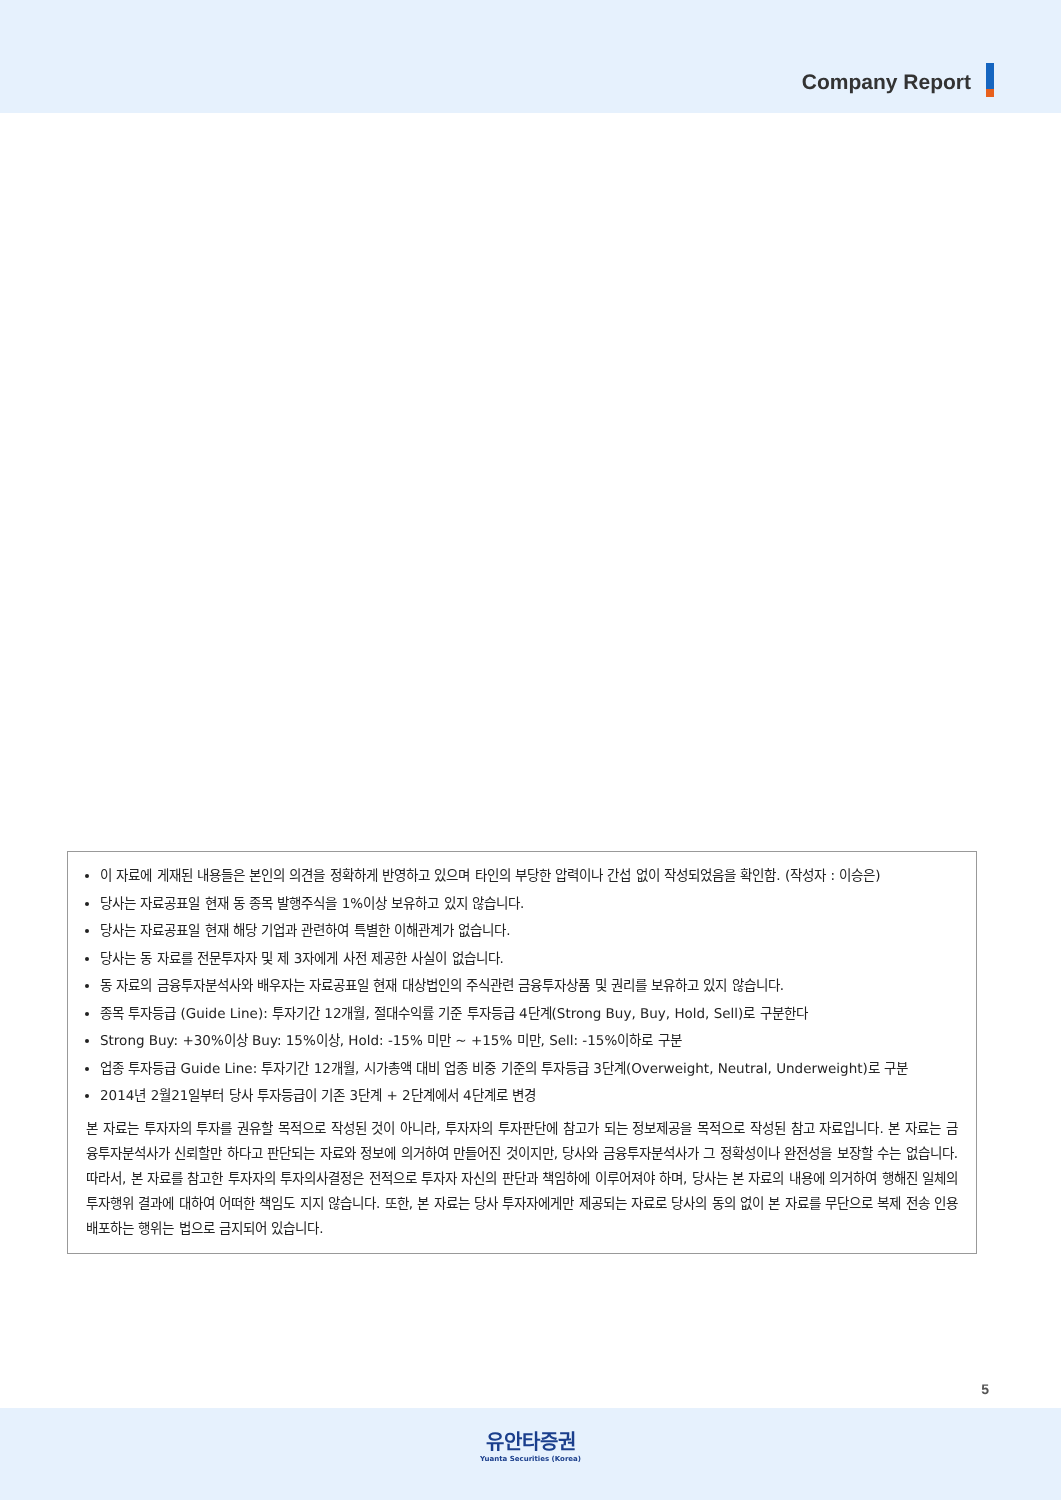Company Report
이 자료에 게재된 내용들은 본인의 의견을 정확하게 반영하고 있으며 타인의 부당한 압력이나 간섭 없이 작성되었음을 확인함. (작성자 : 이승은)
당사는 자료공표일 현재 동 종목 발행주식을 1%이상 보유하고 있지 않습니다.
당사는 자료공표일 현재 해당 기업과 관련하여 특별한 이해관계가 없습니다.
당사는 동 자료를 전문투자자 및 제 3자에게 사전 제공한 사실이 없습니다.
동 자료의 금융투자분석사와 배우자는 자료공표일 현재 대상법인의 주식관련 금융투자상품 및 권리를 보유하고 있지 않습니다.
종목 투자등급 (Guide Line): 투자기간 12개월, 절대수익률 기준 투자등급 4단계(Strong Buy, Buy, Hold, Sell)로 구분한다
Strong Buy: +30%이상 Buy: 15%이상, Hold: -15% 미만 ~ +15% 미만, Sell: -15%이하로 구분
업종 투자등급 Guide Line: 투자기간 12개월, 시가총액 대비 업종 비중 기준의 투자등급 3단계(Overweight, Neutral, Underweight)로 구분
2014년 2월21일부터 당사 투자등급이 기존 3단계 + 2단계에서 4단계로 변경
본 자료는 투자자의 투자를 권유할 목적으로 작성된 것이 아니라, 투자자의 투자판단에 참고가 되는 정보제공을 목적으로 작성된 참고 자료입니다. 본 자료는 금융투자분석사가 신뢰할만 하다고 판단되는 자료와 정보에 의거하여 만들어진 것이지만, 당사와 금융투자분석사가 그 정확성이나 완전성을 보장할 수는 없습니다. 따라서, 본 자료를 참고한 투자자의 투자의사결정은 전적으로 투자자 자신의 판단과 책임하에 이루어져야 하며, 당사는 본 자료의 내용에 의거하여 행해진 일체의 투자행위 결과에 대하여 어떠한 책임도 지지 않습니다. 또한, 본 자료는 당사 투자자에게만 제공되는 자료로 당사의 동의 없이 본 자료를 무단으로 복제 전송 인용 배포하는 행위는 법으로 금지되어 있습니다.
5
유안타증권
Yuanta Securities (Korea)